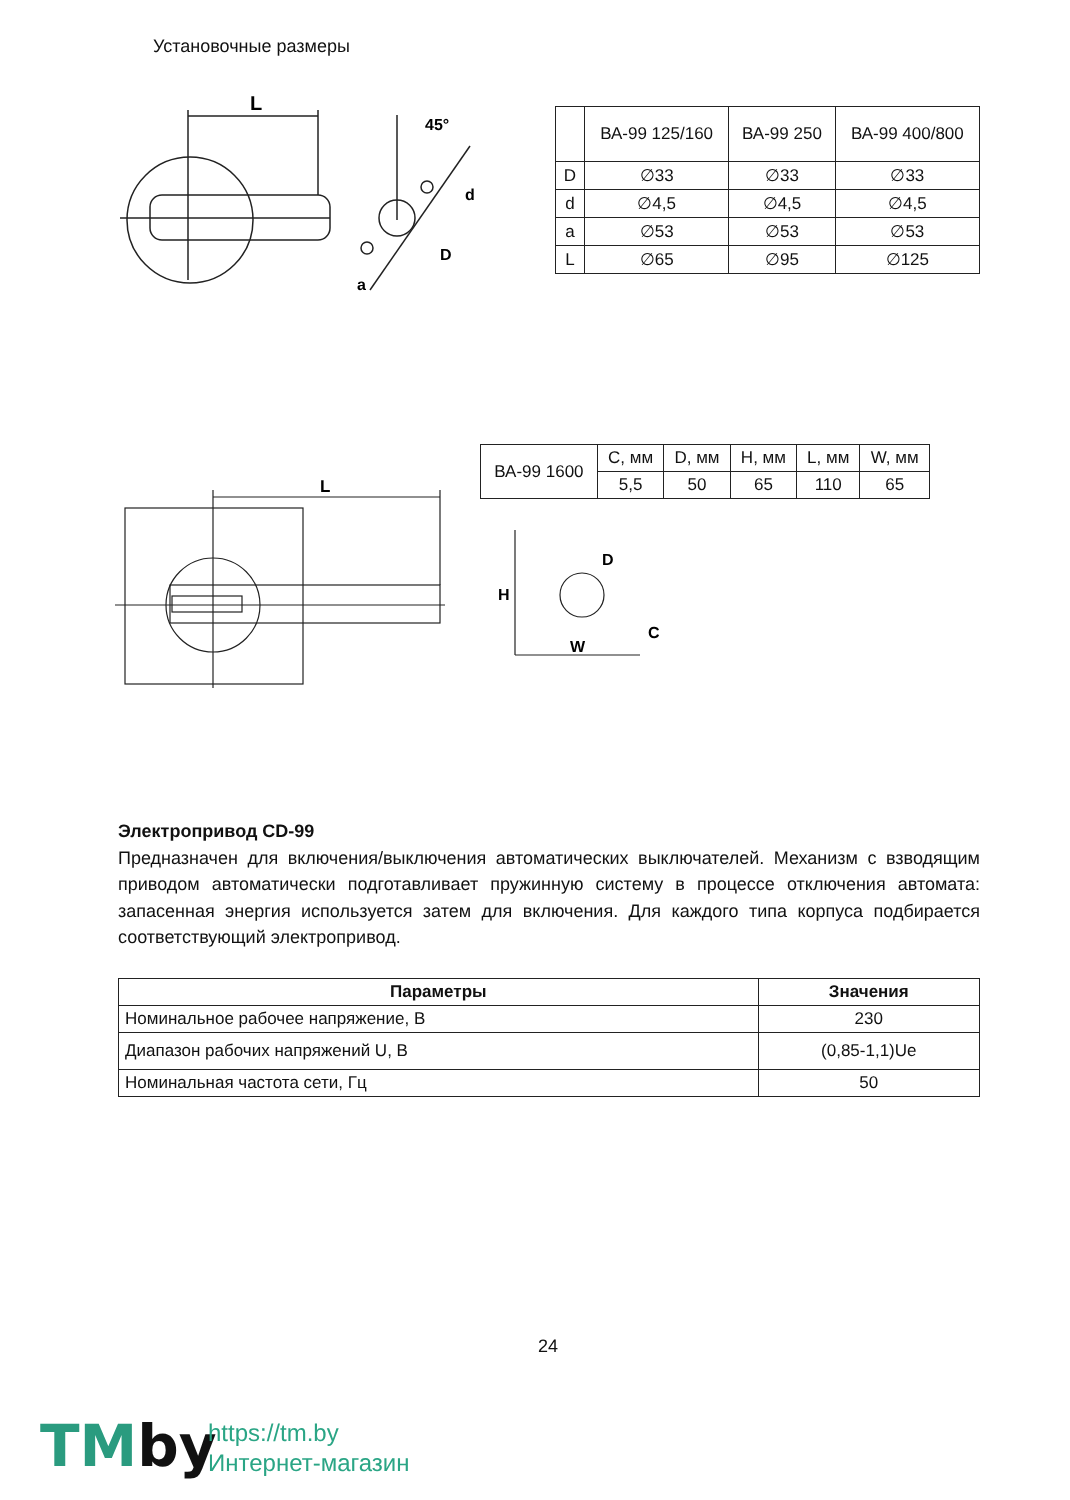Установочные размеры
L
45°
d
D
a
| | ВА-99 125/160 | ВА-99 250 | ВА-99 400/800 |
| D | ∅33 | ∅33 | ∅33 |
| d | ∅4,5 | ∅4,5 | ∅4,5 |
| a | ∅53 | ∅53 | ∅53 |
| L | ∅65 | ∅95 | ∅125 |
L
| ВА-99 1600 | C, мм | D, мм | H, мм | L, мм | W, мм |
| | 5,5 | 50 | 65 | 110 | 65 |
D
H
W
C
Электропривод CD-99
Предназначен для включения/выключения автоматических выключателей. Механизм с взводящим приводом автоматически подготавливает пружинную систему в процессе отключения автомата: запасенная энергия используется затем для включения. Для каждого типа корпуса подбирается соответствующий электропривод.
| Параметры | Значения |
| --- | --- |
| Номинальное рабочее напряжение, В | 230 |
| Диапазон рабочих напряжений U, В | (0,85-1,1)Ue |
| Номинальная частота сети, Гц | 50 |
24
TMby
https://tm.by
Интернет-магазин